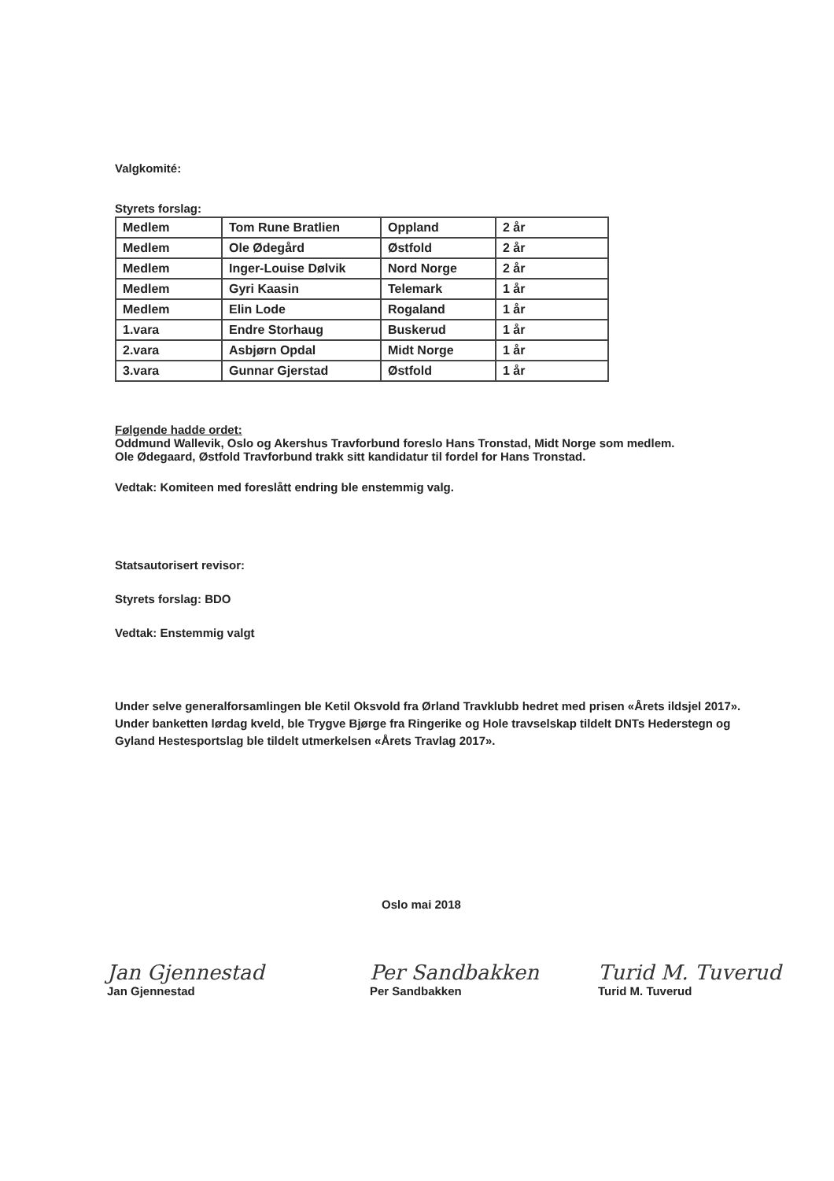Valgkomité:
Styrets forslag:
| Medlem | Tom Rune Bratlien | Oppland | 2 år |
| Medlem | Ole Ødegård | Østfold | 2 år |
| Medlem | Inger-Louise Dølvik | Nord Norge | 2 år |
| Medlem | Gyri Kaasin | Telemark | 1 år |
| Medlem | Elin Lode | Rogaland | 1 år |
| 1.vara | Endre Storhaug | Buskerud | 1 år |
| 2.vara | Asbjørn Opdal | Midt Norge | 1 år |
| 3.vara | Gunnar Gjerstad | Østfold | 1 år |
Følgende hadde ordet:
Oddmund Wallevik, Oslo og Akershus Travforbund foreslo Hans Tronstad, Midt Norge som medlem.
Ole Ødegaard, Østfold Travforbund trakk sitt kandidatur til fordel for Hans Tronstad.
Vedtak: Komiteen med foreslått endring ble enstemmig valg.
Statsautorisert revisor:
Styrets forslag: BDO
Vedtak: Enstemmig valgt
Under selve generalforsamlingen ble Ketil Oksvold fra Ørland Travklubb hedret med prisen «Årets ildsjel 2017». Under banketten lørdag kveld, ble Trygve Bjørge fra Ringerike og Hole travselskap tildelt DNTs Hederstegn og Gyland Hestesportslag ble tildelt utmerkelsen «Årets Travlag 2017».
Oslo mai 2018
Jan Gjennestad
Jan Gjennestad
Per Sandbakken
Per Sandbakken
Turid M. Tuverud
Turid M. Tuverud